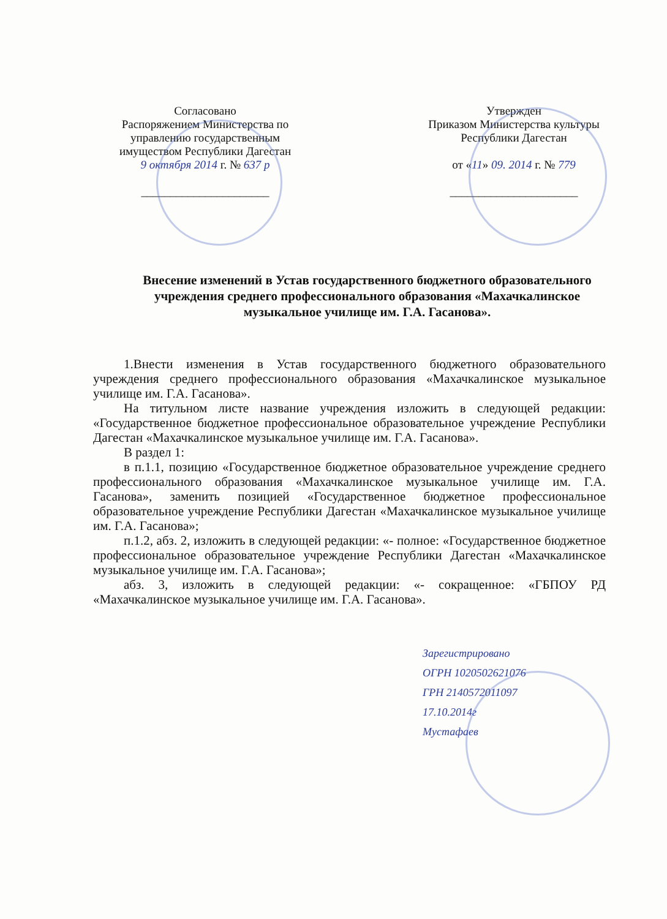Согласовано
Распоряжением Министерства по управлению государственным имуществом Республики Дагестан
9 октября 2014 г. № 637 р
______________________
Утвержден
Приказом Министерства культуры Республики Дагестан
от «11» 09. 2014 г. № 779
______________________
Внесение изменений в Устав государственного бюджетного образовательного учреждения среднего профессионального образования «Махачкалинское музыкальное училище им. Г.А. Гасанова».
1.Внести изменения в Устав государственного бюджетного образовательного учреждения среднего профессионального образования «Махачкалинское музыкальное училище им. Г.А. Гасанова».
На титульном листе название учреждения изложить в следующей редакции: «Государственное бюджетное профессиональное образовательное учреждение Республики Дагестан «Махачкалинское музыкальное училище им. Г.А. Гасанова».
В раздел 1:
в п.1.1, позицию «Государственное бюджетное образовательное учреждение среднего профессионального образования «Махачкалинское музыкальное училище им. Г.А. Гасанова», заменить позицией «Государственное бюджетное профессиональное образовательное учреждение Республики Дагестан «Махачкалинское музыкальное училище им. Г.А. Гасанова»;
п.1.2, абз. 2, изложить в следующей редакции: «- полное: «Государственное бюджетное профессиональное образовательное учреждение Республики Дагестан «Махачкалинское музыкальное училище им. Г.А. Гасанова»;
абз. 3, изложить в следующей редакции: «- сокращенное: «ГБПОУ РД «Махачкалинское музыкальное училище им. Г.А. Гасанова».
Зарегистрировано
ОГРН 1020502621076
ГРН 2140572011097
17.10.2014г
Мустафаев